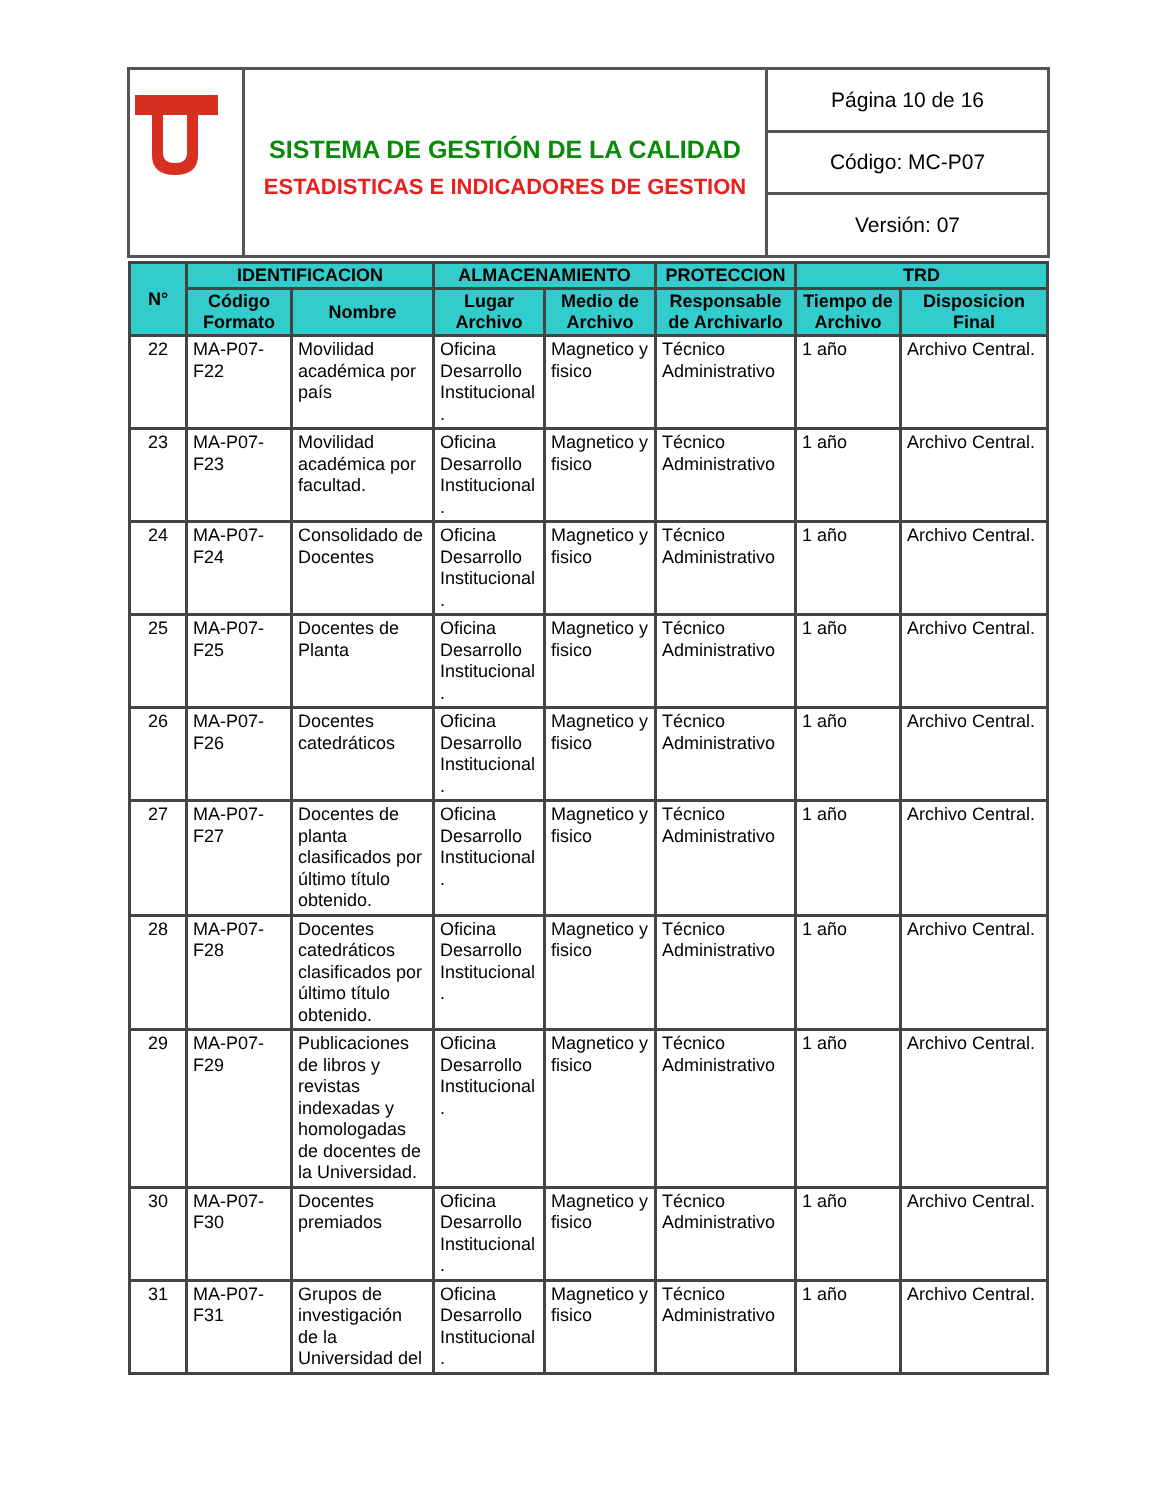| | SISTEMA DE GESTIÓN DE LA CALIDAD ESTADISTICAS E INDICADORES DE GESTION | Página 10 de 16 |
| | | Código: MC-P07 |
| | | Versión: 07 |
| N° | IDENTIFICACION | | ALMACENAMIENTO | | PROTECCION | TRD | |
| --- | --- | --- | --- | --- | --- | --- | --- |
| | Código Formato | Nombre | Lugar Archivo | Medio de Archivo | Responsable de Archivarlo | Tiempo de Archivo | Disposicion Final |
| 22 | MA-P07-F22 | Movilidad académica por país | Oficina Desarrollo Institucional . | Magnetico y fisico | Técnico Administrativo | 1 año | Archivo Central. |
| 23 | MA-P07-F23 | Movilidad académica por facultad. | Oficina Desarrollo Institucional . | Magnetico y fisico | Técnico Administrativo | 1 año | Archivo Central. |
| 24 | MA-P07-F24 | Consolidado de Docentes | Oficina Desarrollo Institucional . | Magnetico y fisico | Técnico Administrativo | 1 año | Archivo Central. |
| 25 | MA-P07-F25 | Docentes de Planta | Oficina Desarrollo Institucional . | Magnetico y fisico | Técnico Administrativo | 1 año | Archivo Central. |
| 26 | MA-P07-F26 | Docentes catedráticos | Oficina Desarrollo Institucional . | Magnetico y fisico | Técnico Administrativo | 1 año | Archivo Central. |
| 27 | MA-P07-F27 | Docentes de planta clasificados por último título obtenido. | Oficina Desarrollo Institucional . | Magnetico y fisico | Técnico Administrativo | 1 año | Archivo Central. |
| 28 | MA-P07-F28 | Docentes catedráticos clasificados por último título obtenido. | Oficina Desarrollo Institucional . | Magnetico y fisico | Técnico Administrativo | 1 año | Archivo Central. |
| 29 | MA-P07-F29 | Publicaciones de libros y revistas indexadas y homologadas de docentes de la Universidad. | Oficina Desarrollo Institucional . | Magnetico y fisico | Técnico Administrativo | 1 año | Archivo Central. |
| 30 | MA-P07-F30 | Docentes premiados | Oficina Desarrollo Institucional . | Magnetico y fisico | Técnico Administrativo | 1 año | Archivo Central. |
| 31 | MA-P07-F31 | Grupos de investigación de la Universidad del | Oficina Desarrollo Institucional . | Magnetico y fisico | Técnico Administrativo | 1 año | Archivo Central. |